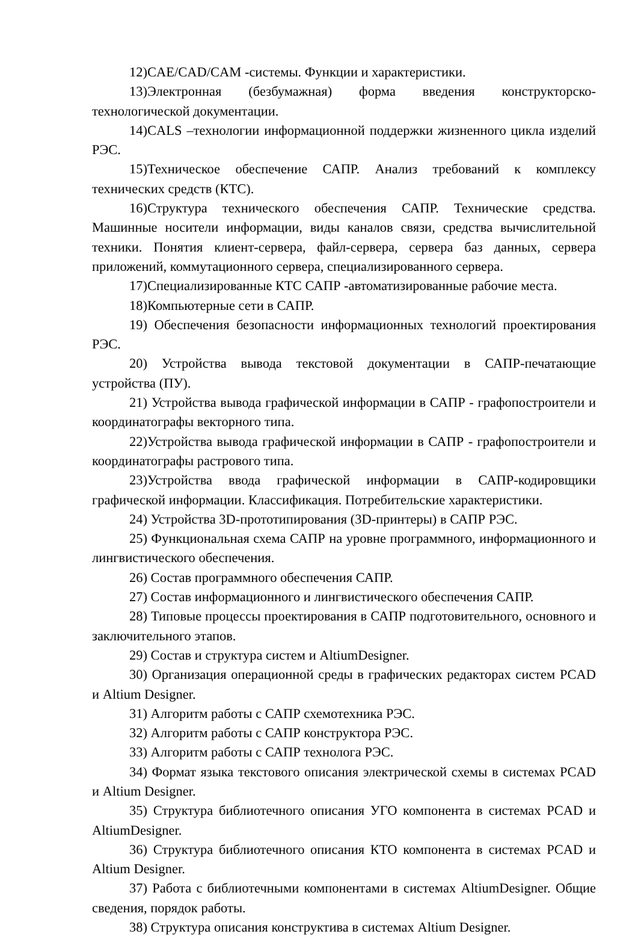12)CAE/CAD/CAM -системы. Функции и характеристики.
13)Электронная (безбумажная) форма введения конструкторско-технологической документации.
14)CALS –технологии информационной поддержки жизненного цикла изделий РЭС.
15)Техническое обеспечение САПР. Анализ требований к комплексу технических средств (КТС).
16)Структура технического обеспечения САПР. Технические средства. Машинные носители информации, виды каналов связи, средства вычислительной техники. Понятия клиент-сервера, файл-сервера, сервера баз данных, сервера приложений, коммутационного сервера, специализированного сервера.
17)Специализированные КТС САПР -автоматизированные рабочие места.
18)Компьютерные сети в САПР.
19) Обеспечения безопасности информационных технологий проектирования РЭС.
20) Устройства вывода текстовой документации в САПР-печатающие устройства (ПУ).
21) Устройства вывода графической информации в САПР - графопостроители и координатографы векторного типа.
22)Устройства вывода графической информации в САПР - графопостроители и координатографы растрового типа.
23)Устройства ввода графической информации в САПР-кодировщики графической информации. Классификация. Потребительские характеристики.
24) Устройства 3D-прототипирования (3D-принтеры) в САПР РЭС.
25) Функциональная схема САПР на уровне программного, информационного и лингвистического обеспечения.
26) Состав программного обеспечения САПР.
27) Состав информационного и лингвистического обеспечения САПР.
28) Типовые процессы проектирования в САПР подготовительного, основного и заключительного этапов.
29) Состав и структура систем и AltiumDesigner.
30) Организация операционной среды в графических редакторах систем PCAD и Altium Designer.
31) Алгоритм работы с САПР схемотехника РЭС.
32) Алгоритм работы с САПР конструктора РЭС.
33) Алгоритм работы с САПР технолога РЭС.
34) Формат языка текстового описания электрической схемы в системах PCAD и Altium Designer.
35) Структура библиотечного описания УГО компонента в системах PCAD и AltiumDesigner.
36) Структура библиотечного описания КТО компонента в системах PCAD и Altium Designer.
37) Работа с библиотечными компонентами в системах AltiumDesigner. Общие сведения, порядок работы.
38) Структура описания конструктива в системах Altium Designer.